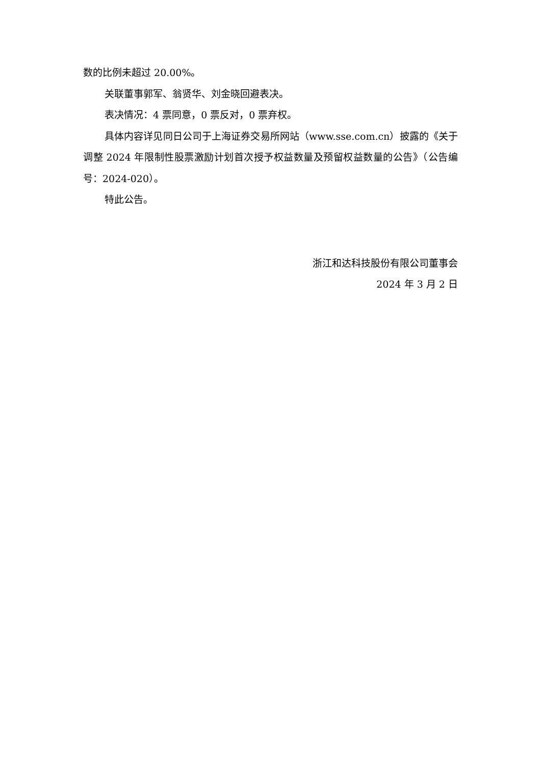数的比例未超过 20.00%。
关联董事郭军、翁贤华、刘金晓回避表决。
表决情况：4 票同意，0 票反对，0 票弃权。
具体内容详见同日公司于上海证券交易所网站（www.sse.com.cn）披露的《关于调整 2024 年限制性股票激励计划首次授予权益数量及预留权益数量的公告》（公告编号：2024-020）。
特此公告。
浙江和达科技股份有限公司董事会
2024 年 3 月 2 日